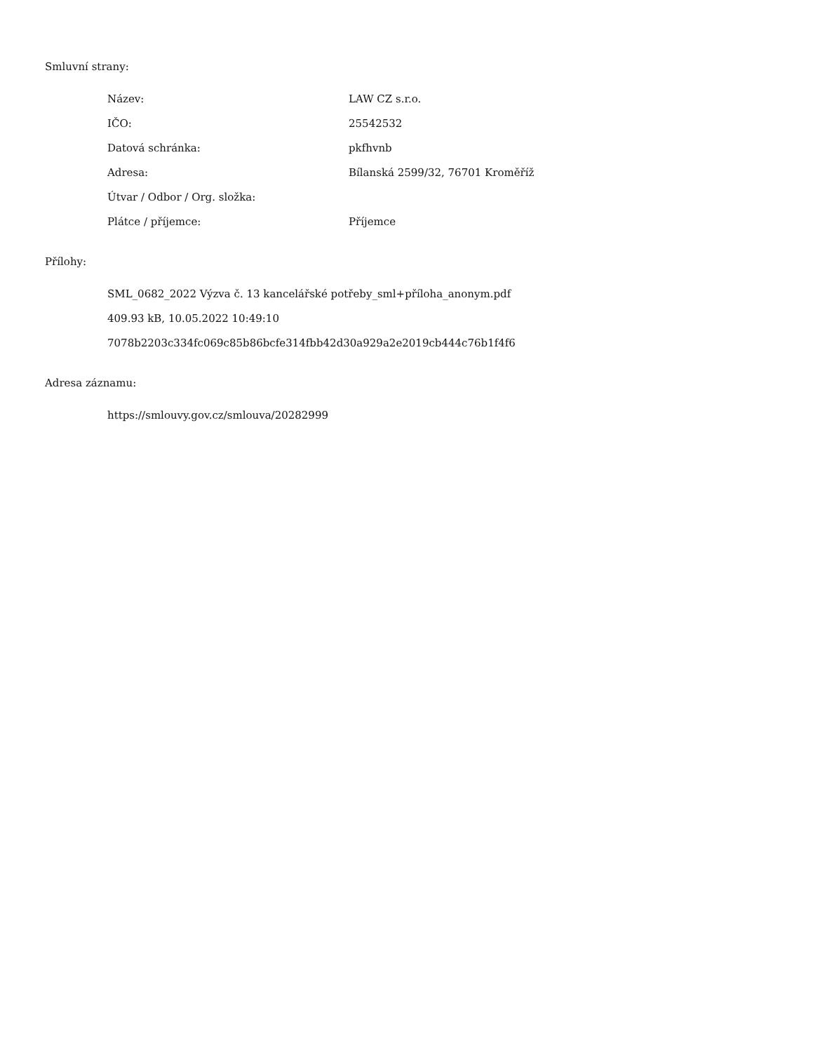Smluvní strany:
| Název: | LAW CZ s.r.o. |
| IČO: | 25542532 |
| Datová schránka: | pkfhvnb |
| Adresa: | Bílanská 2599/32, 76701 Kroměříž |
| Útvar / Odbor / Org. složka: | |
| Plátce / příjemce: | Příjemce |
Přílohy:
SML_0682_2022 Výzva č. 13 kancelářské potřeby_sml+příloha_anonym.pdf
409.93 kB, 10.05.2022 10:49:10
7078b2203c334fc069c85b86bcfe314fbb42d30a929a2e2019cb444c76b1f4f6
Adresa záznamu:
https://smlouvy.gov.cz/smlouva/20282999